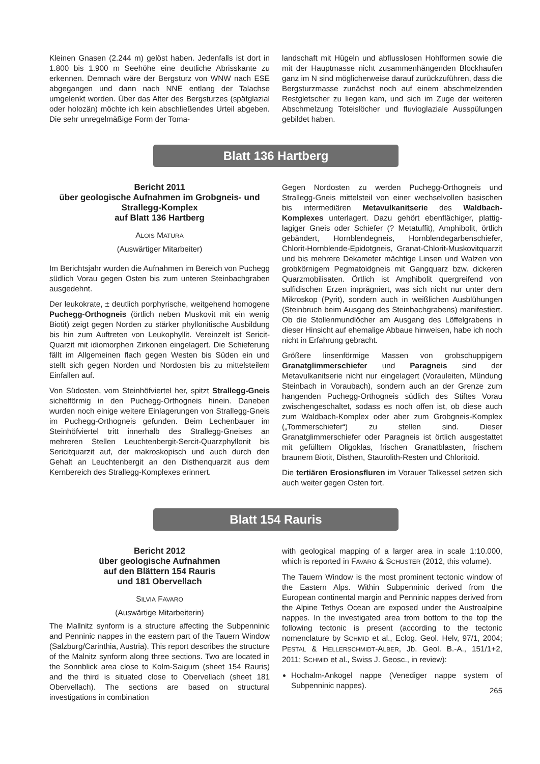Kleinen Gnasen (2.244 m) gelöst haben. Jedenfalls ist dort in 1.800 bis 1.900 m Seehöhe eine deutliche Abrisskante zu erkennen. Demnach wäre der Bergsturz von WNW nach ESE abgegangen und dann nach NNE entlang der Talachse umgelenkt worden. Über das Alter des Bergsturzes (spätglazial oder holozän) möchte ich kein abschließendes Urteil abgeben. Die sehr unregelmäßige Form der Toma-
landschaft mit Hügeln und abflusslosen Hohlformen sowie die mit der Hauptmasse nicht zusammenhängenden Blockhaufen ganz im N sind möglicherweise darauf zurückzuführen, dass die Bergsturzmasse zunächst noch auf einem abschmelzenden Restgletscher zu liegen kam, und sich im Zuge der weiteren Abschmelzung Toteislöcher und fluvioglaziale Ausspülungen gebildet haben.
Blatt 136 Hartberg
Bericht 2011
über geologische Aufnahmen im Grobgneis- und Strallegg-Komplex
auf Blatt 136 Hartberg
ALOIS MATURA
(Auswärtiger Mitarbeiter)
Im Berichtsjahr wurden die Aufnahmen im Bereich von Puchegg südlich Vorau gegen Osten bis zum unteren Steinbachgraben ausgedehnt.
Der leukokrate, ± deutlich porphyrische, weitgehend homogene Puchegg-Orthogneis (örtlich neben Muskovit mit ein wenig Biotit) zeigt gegen Norden zu stärker phyllonitische Ausbildung bis hin zum Auftreten von Leukophyllit. Vereinzelt ist Sericit-Quarzit mit idiomorphen Zirkonen eingelagert. Die Schieferung fällt im Allgemeinen flach gegen Westen bis Süden ein und stellt sich gegen Norden und Nordosten bis zu mittelsteilem Einfallen auf.
Von Südosten, vom Steinhöfviertel her, spitzt Strallegg-Gneis sichelförmig in den Puchegg-Orthogneis hinein. Daneben wurden noch einige weitere Einlagerungen von Strallegg-Gneis im Puchegg-Orthogneis gefunden. Beim Lechenbauer im Steinhöfviertel tritt innerhalb des Strallegg-Gneises an mehreren Stellen Leuchtenbergit-Sercit-Quarzphyllonit bis Sericitquarzit auf, der makroskopisch und auch durch den Gehalt an Leuchtenbergit an den Disthenquarzit aus dem Kernbereich des Strallegg-Komplexes erinnert.
Gegen Nordosten zu werden Puchegg-Orthogneis und Strallegg-Gneis mittelsteil von einer wechselvollen basischen bis intermediären Metavulkanitserie des Waldbach-Komplexes unterlagert. Dazu gehört ebenflächiger, plattig-lagiger Gneis oder Schiefer (? Metatuffit), Amphibolit, örtlich gebändert, Hornblendegneis, Hornblendegarbenschiefer, Chlorit-Hornblende-Epidotgneis, Granat-Chlorit-Muskovitquarzit und bis mehrere Dekameter mächtige Linsen und Walzen von grobkörnigem Pegmatoidgneis mit Gangquarz bzw. dickeren Quarzmobilisaten. Örtlich ist Amphibolit quergreifend von sulfidischen Erzen imprägniert, was sich nicht nur unter dem Mikroskop (Pyrit), sondern auch in weißlichen Ausblühungen (Steinbruch beim Ausgang des Steinbachgrabens) manifestiert. Ob die Stollenmundlöcher am Ausgang des Löffelgrabens in dieser Hinsicht auf ehemalige Abbaue hinweisen, habe ich noch nicht in Erfahrung gebracht.
Größere linsenförmige Massen von grobschuppigem Granatglimmerschiefer und Paragneis sind der Metavulkanitserie nicht nur eingelagert (Vorauleiten, Mündung Steinbach in Voraubach), sondern auch an der Grenze zum hangenden Puchegg-Orthogneis südlich des Stiftes Vorau zwischengeschaltet, sodass es noch offen ist, ob diese auch zum Waldbach-Komplex oder aber zum Grobgneis-Komplex („Tommerschiefer“) zu stellen sind. Dieser Granatglimmerschiefer oder Paragneis ist örtlich ausgestattet mit gefülltem Oligoklas, frischen Granatblasten, frischem braunem Biotit, Disthen, Staurolith-Resten und Chloritoid.
Die tertiären Erosionsfluren im Vorauer Talkessel setzen sich auch weiter gegen Osten fort.
Blatt 154 Rauris
Bericht 2012
über geologische Aufnahmen
auf den Blättern 154 Rauris
und 181 Obervellach
SILVIA FAVARO
(Auswärtige Mitarbeiterin)
The Mallnitz synform is a structure affecting the Subpenninic and Penninic nappes in the eastern part of the Tauern Window (Salzburg/Carinthia, Austria). This report describes the structure of the Malnitz synform along three sections. Two are located in the Sonnblick area close to Kolm-Saigurn (sheet 154 Rauris) and the third is situated close to Obervellach (sheet 181 Obervellach). The sections are based on structural investigations in combination
with geological mapping of a larger area in scale 1:10.000, which is reported in FAVARO & SCHUSTER (2012, this volume).
The Tauern Window is the most prominent tectonic window of the Eastern Alps. Within Subpenninic derived from the European continental margin and Penninic nappes derived from the Alpine Tethys Ocean are exposed under the Austroalpine nappes. In the investigated area from bottom to the top the following tectonic is present (according to the tectonic nomenclature by SCHMID et al., Eclog. Geol. Helv, 97/1, 2004; PESTAL & HELLERSCHMIDT-ALBER, Jb. Geol. B.-A., 151/1+2, 2011; SCHMID et al., Swiss J. Geosc., in review):
Hochalm-Ankogel nappe (Venediger nappe system of Subpenninic nappes).
265